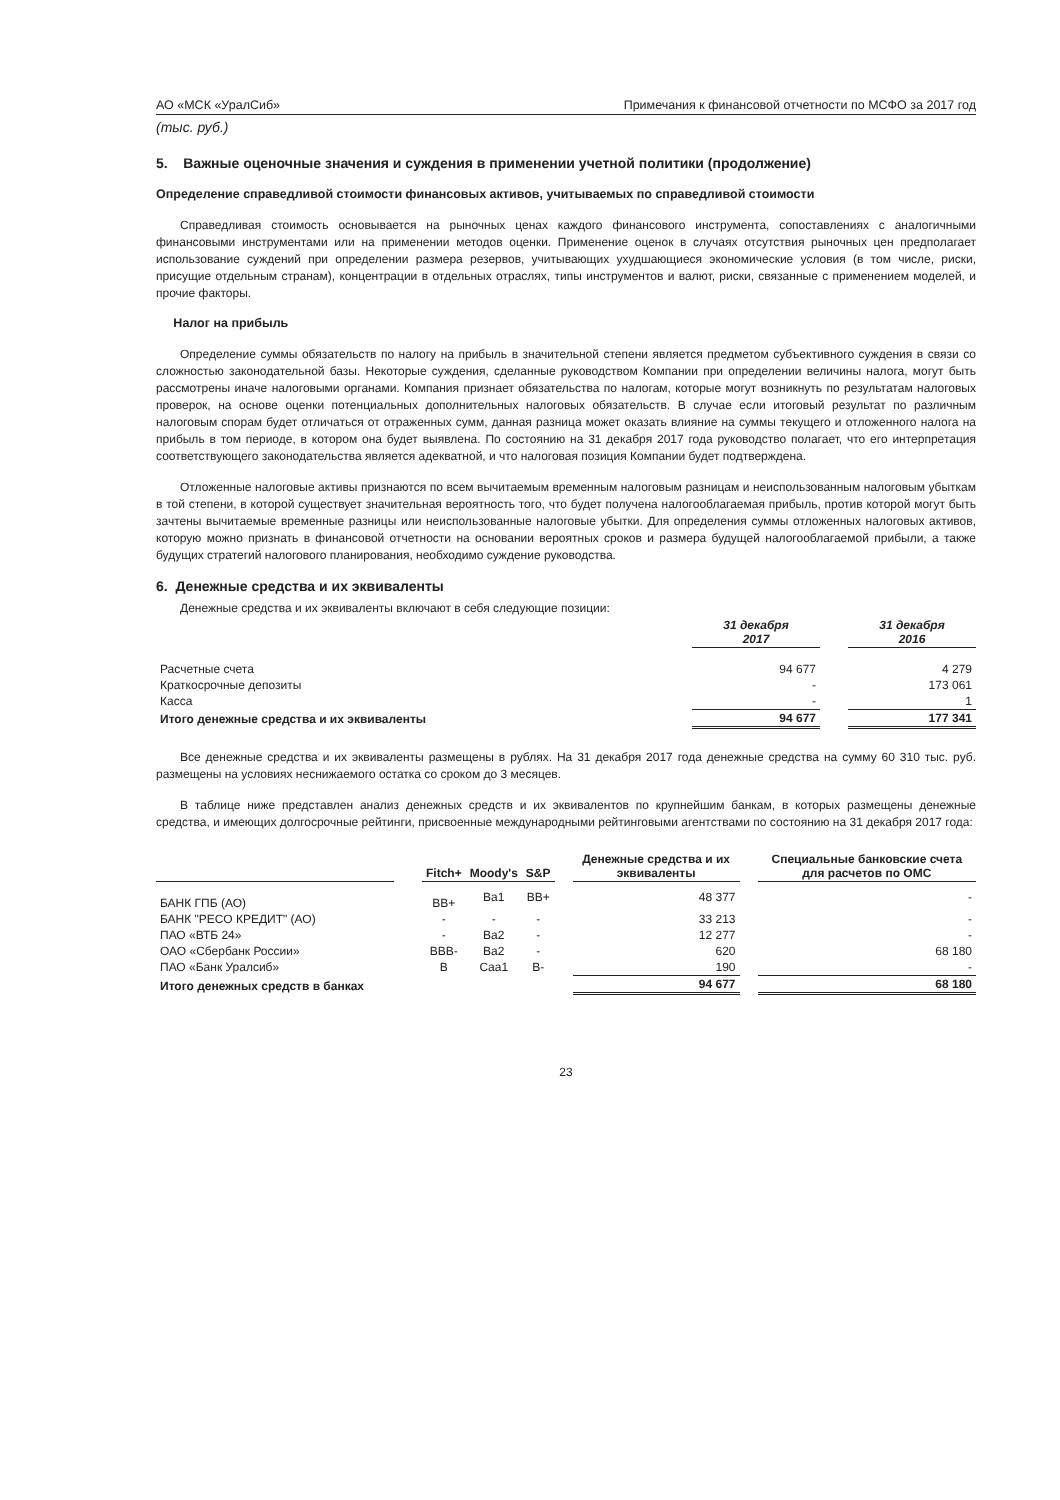АО «МСК «УралСиб» Примечания к финансовой отчетности по МСФО за 2017 год
(тыс. руб.)
5. Важные оценочные значения и суждения в применении учетной политики (продолжение)
Определение справедливой стоимости финансовых активов, учитываемых по справедливой стоимости
Справедливая стоимость основывается на рыночных ценах каждого финансового инструмента, сопоставлениях с аналогичными финансовыми инструментами или на применении методов оценки. Применение оценок в случаях отсутствия рыночных цен предполагает использование суждений при определении размера резервов, учитывающих ухудшающиеся экономические условия (в том числе, риски, присущие отдельным странам), концентрации в отдельных отраслях, типы инструментов и валют, риски, связанные с применением моделей, и прочие факторы.
Налог на прибыль
Определение суммы обязательств по налогу на прибыль в значительной степени является предметом субъективного суждения в связи со сложностью законодательной базы. Некоторые суждения, сделанные руководством Компании при определении величины налога, могут быть рассмотрены иначе налоговыми органами. Компания признает обязательства по налогам, которые могут возникнуть по результатам налоговых проверок, на основе оценки потенциальных дополнительных налоговых обязательств. В случае если итоговый результат по различным налоговым спорам будет отличаться от отраженных сумм, данная разница может оказать влияние на суммы текущего и отложенного налога на прибыль в том периоде, в котором она будет выявлена. По состоянию на 31 декабря 2017 года руководство полагает, что его интерпретация соответствующего законодательства является адекватной, и что налоговая позиция Компании будет подтверждена.
Отложенные налоговые активы признаются по всем вычитаемым временным налоговым разницам и неиспользованным налоговым убыткам в той степени, в которой существует значительная вероятность того, что будет получена налогооблагаемая прибыль, против которой могут быть зачтены вычитаемые временные разницы или неиспользованные налоговые убытки. Для определения суммы отложенных налоговых активов, которую можно признать в финансовой отчетности на основании вероятных сроков и размера будущей налогооблагаемой прибыли, а также будущих стратегий налогового планирования, необходимо суждение руководства.
6. Денежные средства и их эквиваленты
Денежные средства и их эквиваленты включают в себя следующие позиции:
| | 31 декабря 2017 | | 31 декабря 2016 |
| --- | --- | --- | --- |
| Расчетные счета | 94 677 | | 4 279 |
| Краткосрочные депозиты | - | | 173 061 |
| Касса | - | | 1 |
| Итого денежные средства и их эквиваленты | 94 677 | | 177 341 |
Все денежные средства и их эквиваленты размещены в рублях. На 31 декабря 2017 года денежные средства на сумму 60 310 тыс. руб. размещены на условиях неснижаемого остатка со сроком до 3 месяцев.
В таблице ниже представлен анализ денежных средств и их эквивалентов по крупнейшим банкам, в которых размещены денежные средства, и имеющих долгосрочные рейтинги, присвоенные международными рейтинговыми агентствами по состоянию на 31 декабря 2017 года:
| | | Fitch+ | Moody's | S&P | | Денежные средства и их эквиваленты | | Специальные банковские счета для расчетов по ОМС |
| --- | --- | --- | --- | --- | --- | --- | --- | --- |
| БАНК ГПБ (АО) | | BB+ | Ba1 | BB+ | | 48 377 | | - |
| БАНК "РЕСО КРЕДИТ" (АО) | | - | - | - | | 33 213 | | - |
| ПАО «ВТБ 24» | | - | Ba2 | - | | 12 277 | | - |
| ОАО «Сбербанк России» | | BBB- | Ba2 | - | | 620 | | 68 180 |
| ПАО «Банк Уралсиб» | | B | Caa1 | B- | | 190 | | - |
| Итого денежных средств в банках | | | | | | 94 677 | | 68 180 |
23